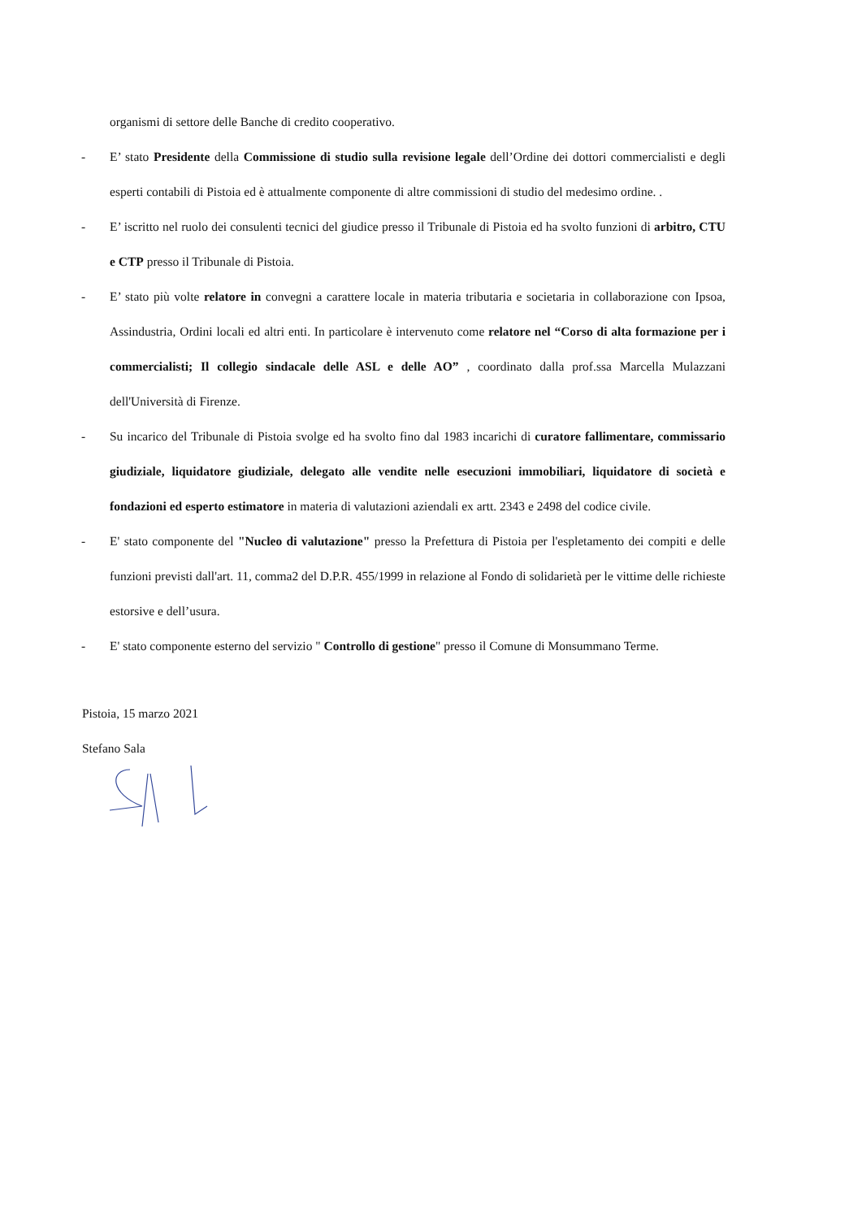organismi di settore delle Banche di credito cooperativo.
- E’ stato Presidente della Commissione di studio sulla revisione legale dell’Ordine dei dottori commercialisti e degli esperti contabili di Pistoia ed è attualmente componente di altre commissioni di studio del medesimo ordine. .
- E’ iscritto nel ruolo dei consulenti tecnici del giudice presso il Tribunale di Pistoia ed ha svolto funzioni di arbitro, CTU e CTP presso il Tribunale di Pistoia.
- E’ stato più volte relatore in convegni a carattere locale in materia tributaria e societaria in collaborazione con Ipsoa, Assindustria, Ordini locali ed altri enti. In particolare è intervenuto come relatore nel “Corso di alta formazione per i commercialisti; Il collegio sindacale delle ASL e delle AO” , coordinato dalla prof.ssa Marcella Mulazzani dell'Università di Firenze.
- Su incarico del Tribunale di Pistoia svolge ed ha svolto fino dal 1983 incarichi di curatore fallimentare, commissario giudiziale, liquidatore giudiziale, delegato alle vendite nelle esecuzioni immobiliari, liquidatore di società e fondazioni ed esperto estimatore in materia di valutazioni aziendali ex artt. 2343 e 2498 del codice civile.
- E' stato componente del "Nucleo di valutazione" presso la Prefettura di Pistoia per l'espletamento dei compiti e delle funzioni previsti dall'art. 11, comma2 del D.P.R. 455/1999 in relazione al Fondo di solidarietà per le vittime delle richieste estorsive e dell’usura.
- E' stato componente esterno del servizio " Controllo di gestione" presso il Comune di Monsummano Terme.
Pistoia, 15 marzo 2021
Stefano Sala